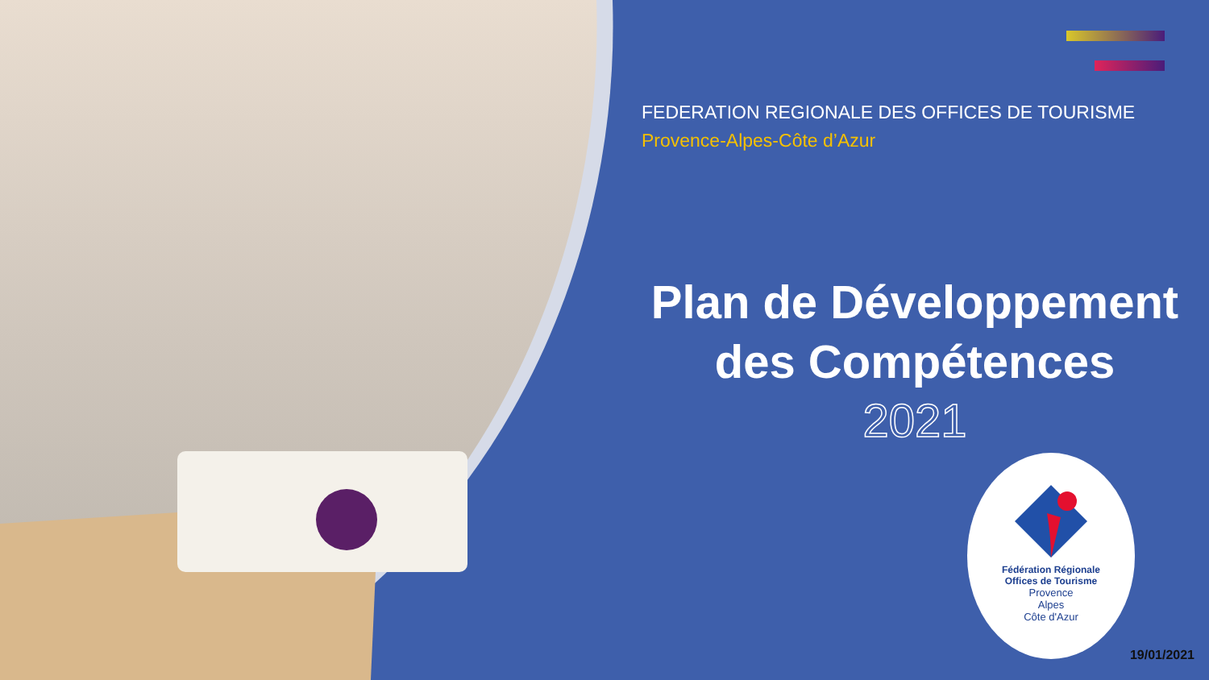FEDERATION REGIONALE DES OFFICES DE TOURISME
Provence-Alpes-Côte d’Azur
Plan de Développement
des Compétences
2021
Fédération Régionale
Offices de Tourisme
Provence
Alpes
Côte d'Azur
19/01/2021